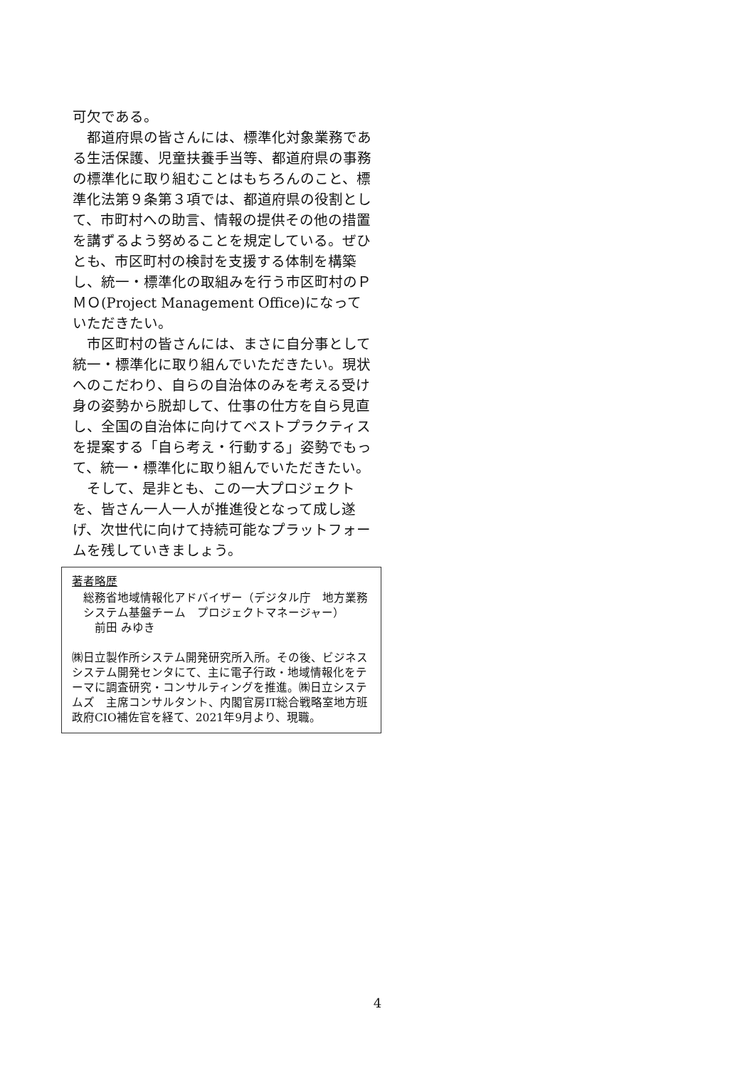可欠である。
　都道府県の皆さんには、標準化対象業務である生活保護、児童扶養手当等、都道府県の事務の標準化に取り組むことはもちろんのこと、標準化法第９条第３項では、都道府県の役割として、市町村への助言、情報の提供その他の措置を講ずるよう努めることを規定している。ぜひとも、市区町村の検討を支援する体制を構築し、統一・標準化の取組みを行う市区町村のＰＭＯ(Project Management Office)になっていただきたい。
　市区町村の皆さんには、まさに自分事として統一・標準化に取り組んでいただきたい。現状へのこだわり、自らの自治体のみを考える受け身の姿勢から脱却して、仕事の仕方を自ら見直し、全国の自治体に向けてベストプラクティスを提案する「自ら考え・行動する」姿勢でもって、統一・標準化に取り組んでいただきたい。
　そして、是非とも、この一大プロジェクトを、皆さん一人一人が推進役となって成し遂げ、次世代に向けて持続可能なプラットフォームを残していきましょう。
著者略歴
総務省地域情報化アドバイザー（デジタル庁　地方業務システム基盤チーム　プロジェクトマネージャー）
　前田 みゆき
㈱日立製作所システム開発研究所入所。その後、ビジネスシステム開発センタにて、主に電子行政・地域情報化をテーマに調査研究・コンサルティングを推進。㈱日立システムズ　主席コンサルタント、内閣官房IT総合戦略室地方班政府CIO補佐官を経て、2021年9月より、現職。
4